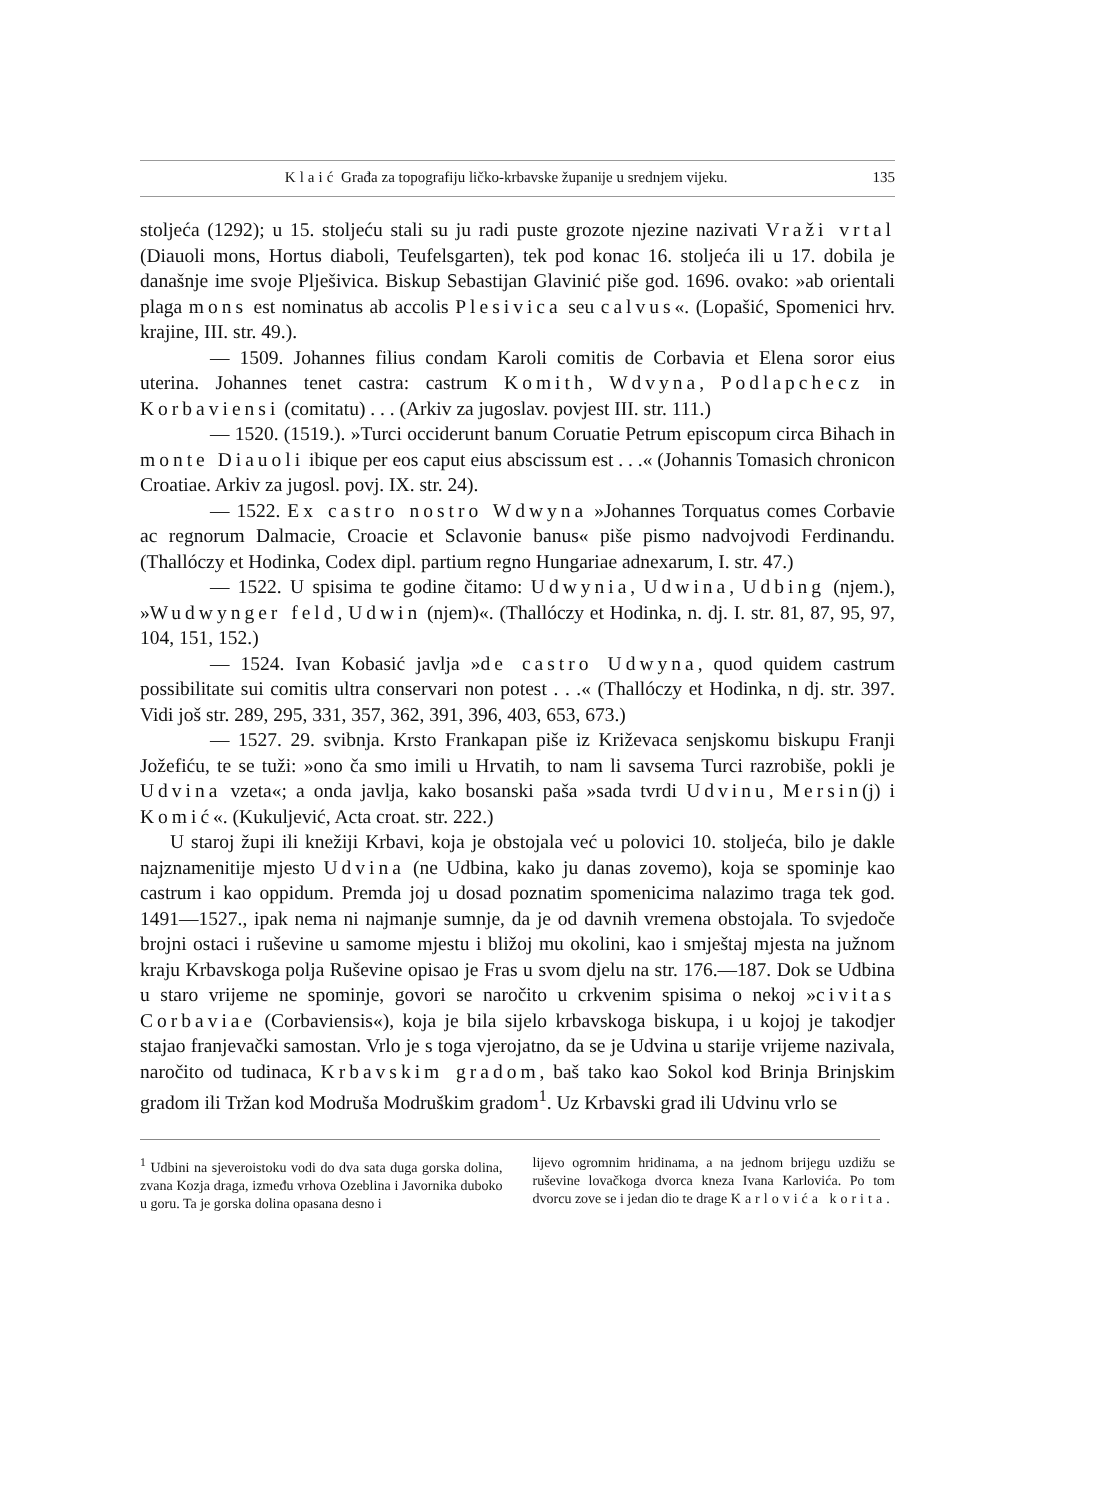Klaić Građa za topografiju ličko-krbavske županije u srednjem vijeku. 135
stoljeća (1292); u 15. stoljeću stali su ju radi puste grozote njezine nazivati Vraži vrtal (Diauoli mons, Hortus diaboli, Teufelsgarten), tek pod konac 16. stoljeća ili u 17. dobila je današnje ime svoje Plješivica. Biskup Sebastijan Glavinić piše god. 1696. ovako: »ab orientali plaga mons est nominatus ab accolis Plesivica seu calvus«. (Lopašić, Spomenici hrv. krajine, III. str. 49.).
— 1509. Johannes filius condam Karoli comitis de Corbavia et Elena soror eius uterina. Johannes tenet castra: castrum Komith, Wdvyna, Podlapchecz in Korbaviensi (comitatu) . . . (Arkiv za jugoslav. povjest III. str. 111.)
— 1520. (1519.). »Turci occiderunt banum Coruatie Petrum episcopum circa Bihach in monte Diauoli ibique per eos caput eius abscissum est . . .« (Johannis Tomasich chronicon Croatiae. Arkiv za jugosl. povj. IX. str. 24).
— 1522. Ex castro nostro Wdwyna »Johannes Torquatus comes Corbavie ac regnorum Dalmacie, Croacie et Sclavonie banus« piše pismo nadvojvodi Ferdinandu. (Thallóczy et Hodinka, Codex dipl. partium regno Hungariae adnexarum, I. str. 47.)
— 1522. U spisima te godine čitamo: Udwynia, Udwina, Udbing (njem.), »Wudwynger feld, Udwin (njem)«. (Thallóczy et Hodinka, n. dj. I. str. 81, 87, 95, 97, 104, 151, 152.)
— 1524. Ivan Kobasić javlja »de castro Udwyna, quod quidem castrum possibilitate sui comitis ultra conservari non potest . . .« (Thallóczy et Hodinka, n dj. str. 397. Vidi još str. 289, 295, 331, 357, 362, 391, 396, 403, 653, 673.)
— 1527. 29. svibnja. Krsto Frankapan piše iz Križevaca senjskomu biskupu Franji Jožefiću, te se tuži: »ono ča smo imili u Hrvatih, to nam li savsema Turci razrobiše, pokli je Udvina vzeta«; a onda javlja, kako bosanski paša »sada tvrdi Udvinu, Mersin(j) i Komić«. (Kukuljević, Acta croat. str. 222.)
U staroj župi ili knežiji Krbavi, koja je obstojala već u polovici 10. stoljeća, bilo je dakle najznamenitije mjesto Udvina (ne Udbina, kako ju danas zovemo), koja se spominje kao castrum i kao oppidum. Premda joj u dosad poznatim spomenicima nalazimo traga tek god. 1491—1527., ipak nema ni najmanje sumnje, da je od davnih vremena obstojala. To svjedoče brojni ostaci i ruševine u samome mjestu i bližoj mu okolini, kao i smještaj mjesta na južnom kraju Krbavskoga polja Ruševine opisao je Fras u svom djelu na str. 176.—187. Dok se Udbina u staro vrijeme ne spominje, govori se naročito u crkvenim spisima o nekoj »civitas Corbaviae (Corbaviensis«), koja je bila sijelo krbavskoga biskupa, i u kojoj je takodjer stajao franjevački samostan. Vrlo je s toga vjerojatno, da se je Udvina u starije vrijeme nazivala, naročito od tudinaca, Krbavskim gradom, baš tako kao Sokol kod Brinja Brinjskim gradom ili Tržan kod Modruša Modruškim gradom<sup>1</sup>. Uz Krbavski grad ili Udvinu vrlo se
<sup>1</sup> Udbini na sjeveroistoku vodi do dva sata duga gorska dolina, zvana Kozja draga, između vrhova Ozeblina i Javornika duboko u goru. Ta je gorska dolina opasana desno i
lijevo ogromnim hridinama, a na jednom brijegu uzdižu se ruševine lovačkoga dvorca kneza Ivana Karlovića. Po tom dvorcu zove se i jedan dio te drage Karlovića korita.